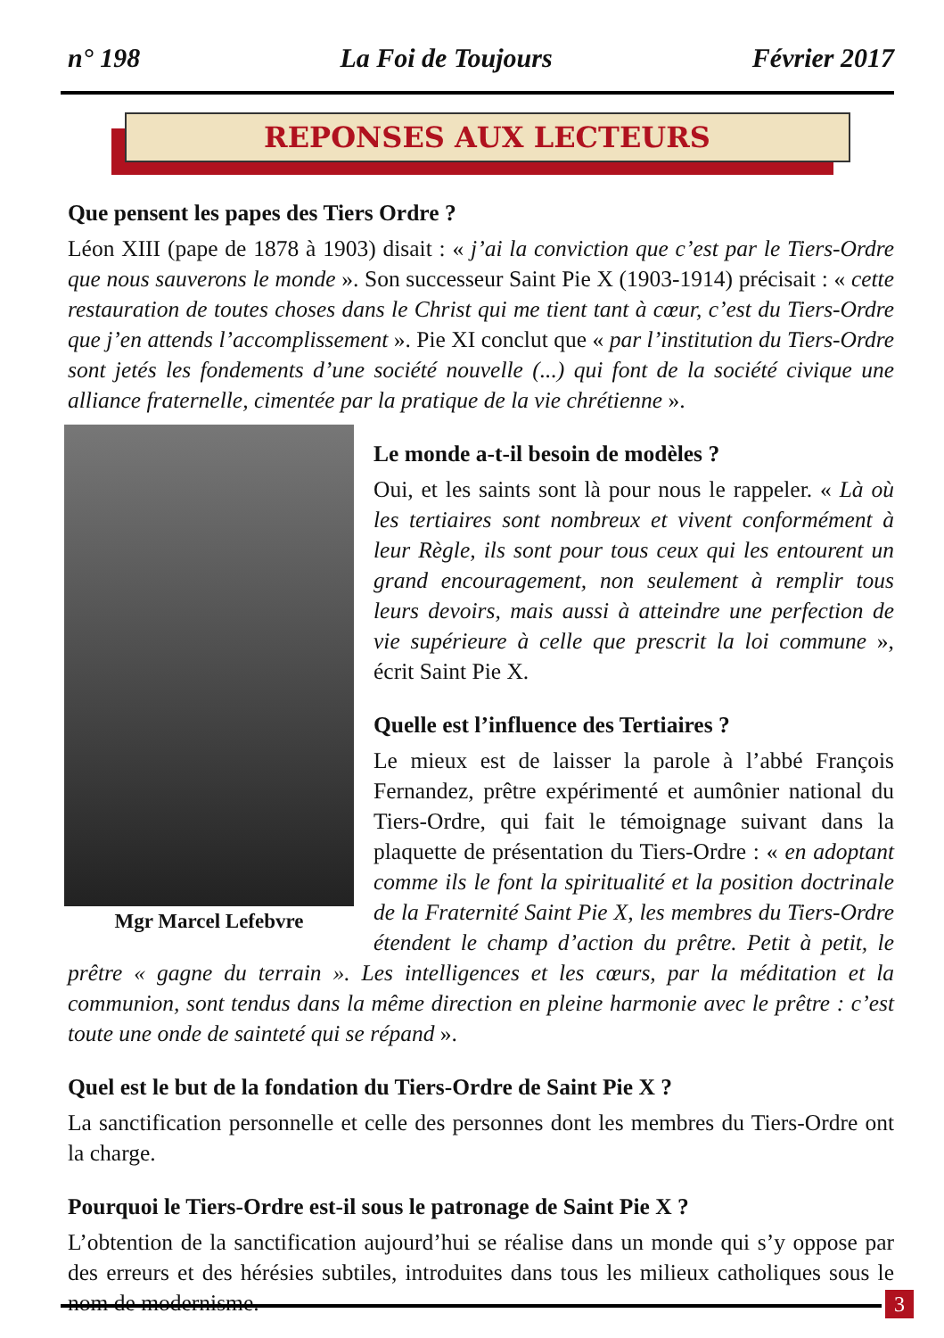n° 198 La Foi de Toujours Février 2017
REPONSES AUX LECTEURS
Que pensent les papes des Tiers Ordre ?
Léon XIII (pape de 1878 à 1903) disait : « j’ai la conviction que c’est par le Tiers-Ordre que nous sauverons le monde ». Son successeur Saint Pie X (1903-1914) précisait : « cette restauration de toutes choses dans le Christ qui me tient tant à cœur, c’est du Tiers-Ordre que j’en attends l’accomplissement ». Pie XI conclut que « par l’institution du Tiers-Ordre sont jetés les fondements d’une société nouvelle (...) qui font de la société civique une alliance fraternelle, cimentée par la pratique de la vie chrétienne ».
Mgr Marcel Lefebvre
Le monde a-t-il besoin de modèles ?
Oui, et les saints sont là pour nous le rappeler. « Là où les tertiaires sont nombreux et vivent conformément à leur Règle, ils sont pour tous ceux qui les entourent un grand encouragement, non seulement à remplir tous leurs devoirs, mais aussi à atteindre une perfection de vie supérieure à celle que prescrit la loi commune », écrit Saint Pie X.
Quelle est l’influence des Tertiaires ?
Le mieux est de laisser la parole à l’abbé François Fernandez, prêtre expérimenté et aumônier national du Tiers-Ordre, qui fait le témoignage suivant dans la plaquette de présentation du Tiers-Ordre : « en adoptant comme ils le font la spiritualité et la position doctrinale de la Fraternité Saint Pie X, les membres du Tiers-Ordre étendent le champ d’action du prêtre. Petit à petit, le prêtre « gagne du terrain ». Les intelligences et les cœurs, par la méditation et la communion, sont tendus dans la même direction en pleine harmonie avec le prêtre : c’est toute une onde de sainteté qui se répand ».
Quel est le but de la fondation du Tiers-Ordre de Saint Pie X ?
La sanctification personnelle et celle des personnes dont les membres du Tiers-Ordre ont la charge.
Pourquoi le Tiers-Ordre est-il sous le patronage de Saint Pie X ?
L’obtention de la sanctification aujourd’hui se réalise dans un monde qui s’y oppose par des erreurs et des hérésies subtiles, introduites dans tous les milieux catholiques sous le nom de modernisme.
3